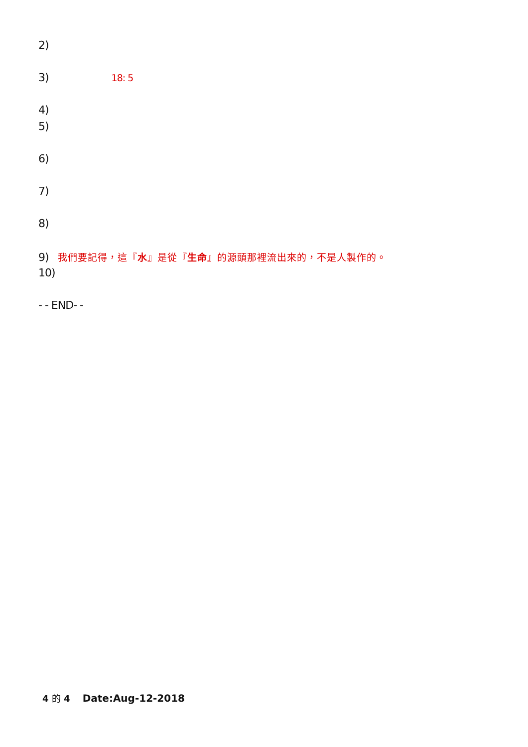2)
3) 18: 5
4)
5)
6)
7)
8)
9) 我們要記得，這『水』是從『生命』的源頭那裡流出來的，不是人製作的。
10)
- - END- -
4 的 4 Date:Aug-12-2018